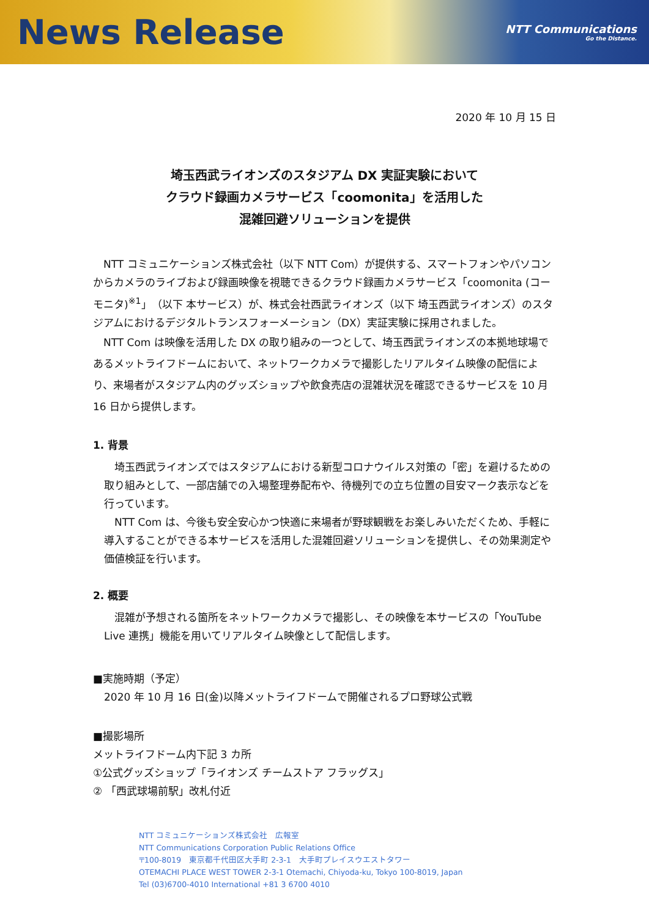News Release
NTT Communications
Go the Distance.
2020 年 10 月 15 日
埼玉西武ライオンズのスタジアム DX 実証実験において
クラウド録画カメラサービス「coomonita」を活用した
混雑回避ソリューションを提供
NTT コミュニケーションズ株式会社（以下 NTT Com）が提供する、スマートフォンやパソコンからカメラのライブおよび録画映像を視聴できるクラウド録画カメラサービス「coomonita (コーモニタ)<sup>※1</sup>」（以下 本サービス）が、株式会社西武ライオンズ（以下 埼玉西武ライオンズ）のスタジアムにおけるデジタルトランスフォーメーション（DX）実証実験に採用されました。
NTT Com は映像を活用した DX の取り組みの一つとして、埼玉西武ライオンズの本拠地球場であるメットライフドームにおいて、ネットワークカメラで撮影したリアルタイム映像の配信により、来場者がスタジアム内のグッズショップや飲食売店の混雑状況を確認できるサービスを 10 月 16 日から提供します。
1. 背景
埼玉西武ライオンズではスタジアムにおける新型コロナウイルス対策の「密」を避けるための取り組みとして、一部店舗での入場整理券配布や、待機列での立ち位置の目安マーク表示などを行っています。
NTT Com は、今後も安全安心かつ快適に来場者が野球観戦をお楽しみいただくため、手軽に導入することができる本サービスを活用した混雑回避ソリューションを提供し、その効果測定や価値検証を行います。
2. 概要
混雑が予想される箇所をネットワークカメラで撮影し、その映像を本サービスの「YouTube Live 連携」機能を用いてリアルタイム映像として配信します。
■実施時期（予定）
2020 年 10 月 16 日(金)以降メットライフドームで開催されるプロ野球公式戦
■撮影場所
メットライフドーム内下記 3 カ所
①公式グッズショップ「ライオンズ チームストア フラッグス」
② 「西武球場前駅」改札付近
NTT コミュニケーションズ株式会社　広報室
NTT Communications Corporation Public Relations Office
〒100-8019　東京都千代田区大手町 2-3-1　大手町プレイスウエストタワー
OTEMACHI PLACE WEST TOWER 2-3-1 Otemachi, Chiyoda-ku, Tokyo 100-8019, Japan
Tel (03)6700-4010 International +81 3 6700 4010